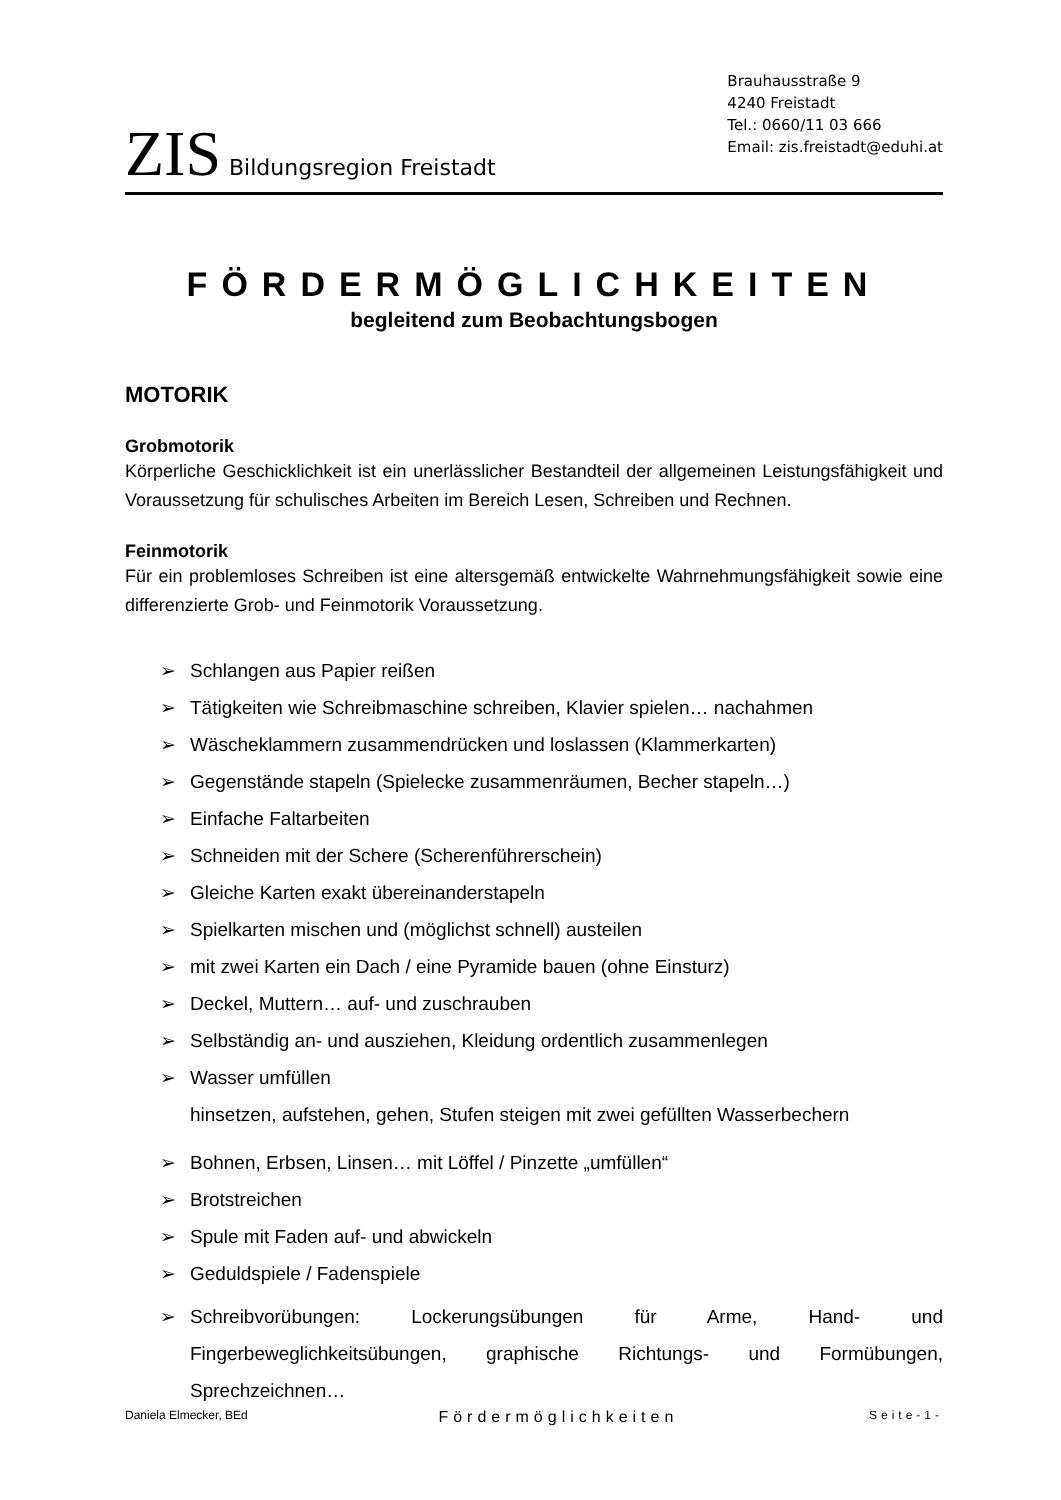ZIS Bildungsregion Freistadt
Brauhausstraße 9
4240 Freistadt
Tel.: 0660/11 03 666
Email: zis.freistadt@eduhi.at
FÖRDERMÖGLICHKEITEN
begleitend zum Beobachtungsbogen
MOTORIK
Grobmotorik
Körperliche Geschicklichkeit ist ein unerlässlicher Bestandteil der allgemeinen Leistungsfähigkeit und Voraussetzung für schulisches Arbeiten im Bereich Lesen, Schreiben und Rechnen.
Feinmotorik
Für ein problemloses Schreiben ist eine altersgemäß entwickelte Wahrnehmungsfähigkeit sowie eine differenzierte Grob- und Feinmotorik Voraussetzung.
➢ Schlangen aus Papier reißen
➢ Tätigkeiten wie Schreibmaschine schreiben, Klavier spielen… nachahmen
➢ Wäscheklammern zusammendrücken und loslassen (Klammerkarten)
➢ Gegenstände stapeln (Spielecke zusammenräumen, Becher stapeln…)
➢ Einfache Faltarbeiten
➢ Schneiden mit der Schere (Scherenführerschein)
➢ Gleiche Karten exakt übereinanderstapeln
➢ Spielkarten mischen und (möglichst schnell) austeilen
➢ mit zwei Karten ein Dach / eine Pyramide bauen (ohne Einsturz)
➢ Deckel, Muttern… auf- und zuschrauben
➢ Selbständig an- und ausziehen, Kleidung ordentlich zusammenlegen
➢ Wasser umfüllen
hinsetzen, aufstehen, gehen, Stufen steigen mit zwei gefüllten Wasserbechern
➢ Bohnen, Erbsen, Linsen… mit Löffel / Pinzette „umfüllen“
➢ Brotstreichen
➢ Spule mit Faden auf- und abwickeln
➢ Geduldspiele / Fadenspiele
➢ Schreibvorübungen: Lockerungsübungen für Arme, Hand- und Fingerbeweglichkeitsübungen, graphische Richtungs- und Formübungen, Sprechzeichnen…
Daniela Elmecker, BEd Fördermöglichkeiten Seite-1-